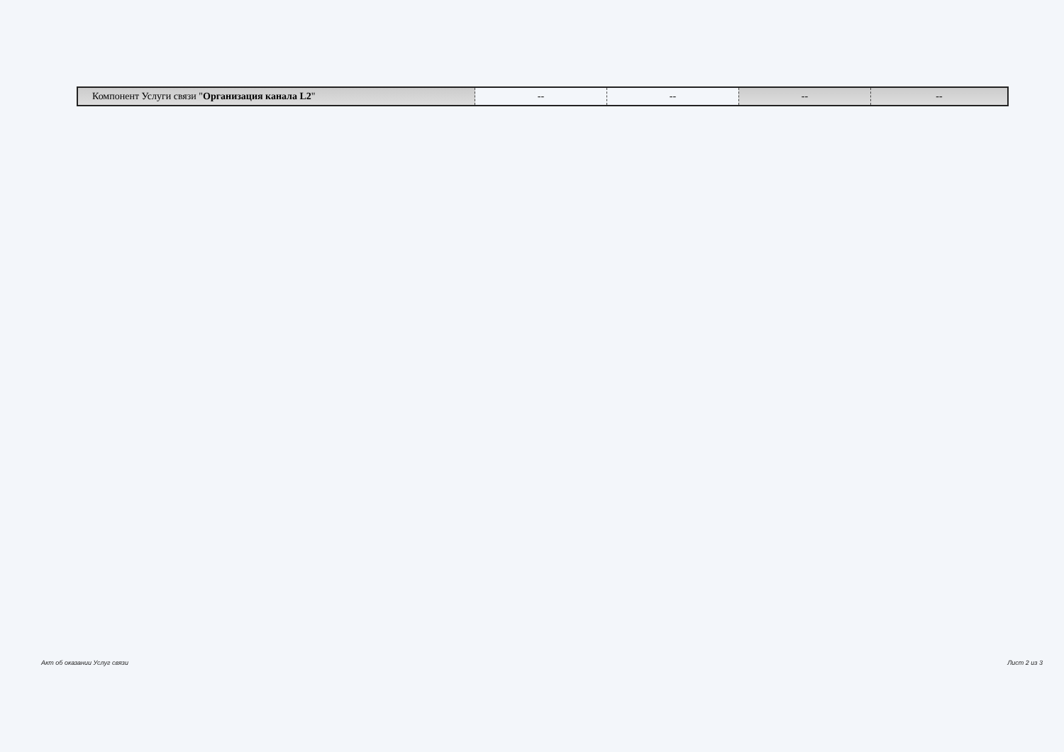| Компонент Услуги связи " Организация канала L2 " | -- | -- | -- | -- |
Акт об оказании Услуг связи Лист 2 из 3